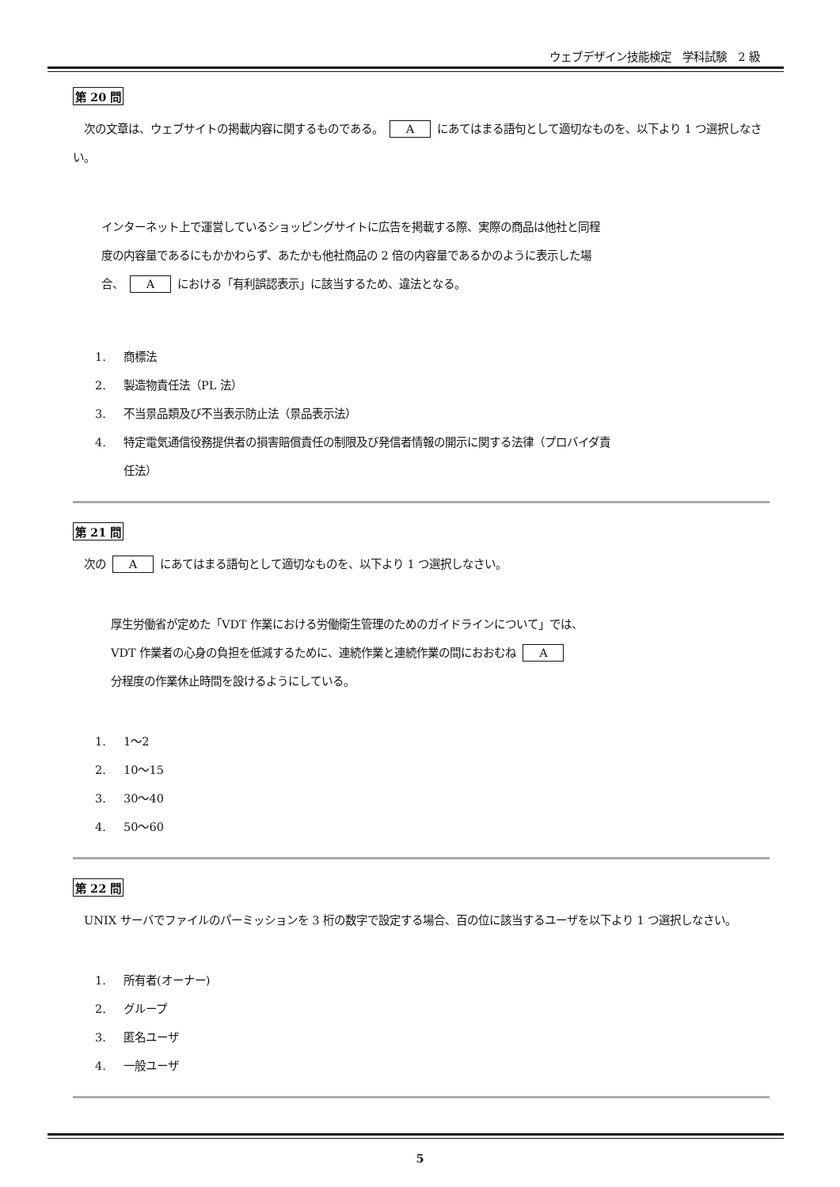ウェブデザイン技能検定　学科試験　2 級
第 20 問
　次の文章は、ウェブサイトの掲載内容に関するものである。 A にあてはまる語句として適切なものを、以下より 1 つ選択しなさい。
インターネット上で運営しているショッピングサイトに広告を掲載する際、実際の商品は他社と同程
度の内容量であるにもかかわらず、あたかも他社商品の 2 倍の内容量であるかのように表示した場
合、 A における「有利誤認表示」に該当するため、違法となる。
1. 商標法
2. 製造物責任法（PL 法）
3. 不当景品類及び不当表示防止法（景品表示法）
4. 特定電気通信役務提供者の損害賠償責任の制限及び発信者情報の開示に関する法律（プロバイダ責
任法）
第 21 問
　次の A にあてはまる語句として適切なものを、以下より 1 つ選択しなさい。
厚生労働省が定めた「VDT 作業における労働衛生管理のためのガイドラインについて」では、
VDT 作業者の心身の負担を低減するために、連続作業と連続作業の間におおむね A
分程度の作業休止時間を設けるようにしている。
1. 1～2
2. 10～15
3. 30～40
4. 50～60
第 22 問
　UNIX サーバでファイルのパーミッションを 3 桁の数字で設定する場合、百の位に該当するユーザを以下より 1 つ選択しなさい。
1. 所有者(オーナー)
2. グループ
3. 匿名ユーザ
4. 一般ユーザ
5